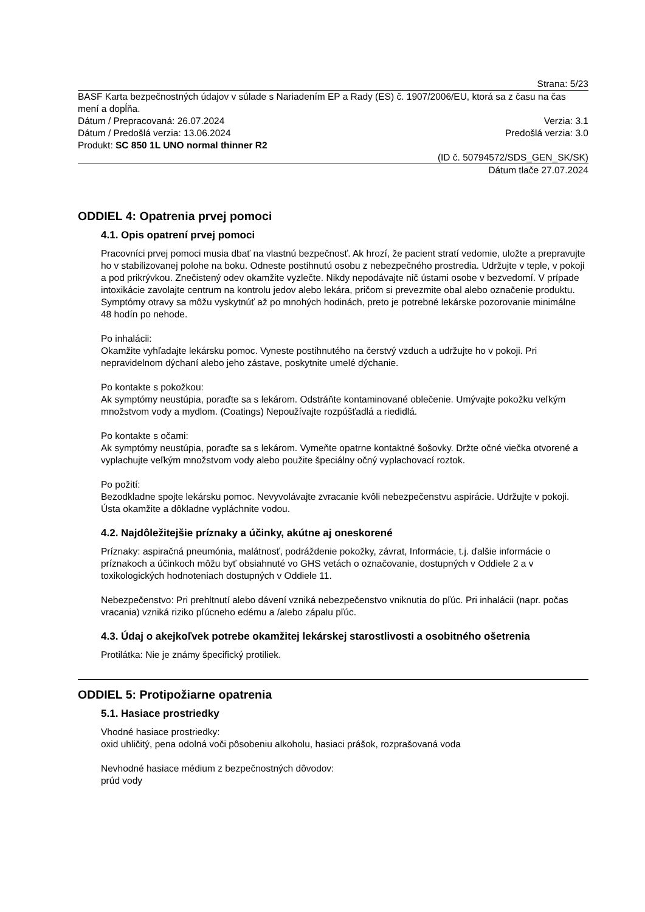Strana: 5/23
BASF Karta bezpečnostných údajov v súlade s Nariadením EP a Rady (ES) č. 1907/2006/EU, ktorá sa z času na čas mení a dopĺňa.
Dátum / Prepracovaná: 26.07.2024 Verzia: 3.1
Dátum / Predošlá verzia: 13.06.2024 Predošlá verzia: 3.0
Produkt: SC 850 1L UNO normal thinner R2
(ID č. 50794572/SDS_GEN_SK/SK)
Dátum tlače 27.07.2024
ODDIEL 4: Opatrenia prvej pomoci
4.1. Opis opatrení prvej pomoci
Pracovníci prvej pomoci musia dbať na vlastnú bezpečnosť. Ak hrozí, že pacient stratí vedomie, uložte a prepravujte ho v stabilizovanej polohe na boku. Odneste postihnutú osobu z nebezpečného prostredia. Udržujte v teple, v pokoji a pod prikrývkou. Znečistený odev okamžite vyzlečte. Nikdy nepodávajte nič ústami osobe v bezvedomí. V prípade intoxikácie zavolajte centrum na kontrolu jedov alebo lekára, pričom si prevezmite obal alebo označenie produktu. Symptómy otravy sa môžu vyskytnúť až po mnohých hodinách, preto je potrebné lekárske pozorovanie minimálne 48 hodín po nehode.
Po inhalácii:
Okamžite vyhľadajte lekársku pomoc. Vyneste postihnutého na čerstvý vzduch a udržujte ho v pokoji. Pri nepravidelnom dýchaní alebo jeho zástave, poskytnite umelé dýchanie.
Po kontakte s pokožkou:
Ak symptómy neustúpia, poraďte sa s lekárom. Odstráňte kontaminované oblečenie. Umývajte pokožku veľkým množstvom vody a mydlom. (Coatings) Nepoužívajte rozpúšťadlá a riedidlá.
Po kontakte s očami:
Ak symptómy neustúpia, poraďte sa s lekárom. Vymeňte opatrne kontaktné šošovky. Držte očné viečka otvorené a vyplachujte veľkým množstvom vody alebo použite špeciálny očný vyplachovací roztok.
Po požití:
Bezodkladne spojte lekársku pomoc. Nevyvolávajte zvracanie kvôli nebezpečenstvu aspirácie. Udržujte v pokoji. Ústa okamžite a dôkladne vypláchnite vodou.
4.2. Najdôležitejšie príznaky a účinky, akútne aj oneskorené
Príznaky: aspiračná pneumónia, malátnosť, podráždenie pokožky, závrat, Informácie, t.j. ďalšie informácie o príznakoch a účinkoch môžu byť obsiahnuté vo GHS vetách o označovanie, dostupných v Oddiele 2 a v toxikologických hodnoteniach dostupných v Oddiele 11.
Nebezpečenstvo: Pri prehltnutí alebo dávení vzniká nebezpečenstvo vniknutia do pľúc. Pri inhalácii (napr. počas vracania) vzniká riziko pľúcneho edému a /alebo zápalu pľúc.
4.3. Údaj o akejkoľvek potrebe okamžitej lekárskej starostlivosti a osobitného ošetrenia
Protilátka: Nie je známy špecifický protiliek.
ODDIEL 5: Protipožiarne opatrenia
5.1. Hasiace prostriedky
Vhodné hasiace prostriedky:
oxid uhličitý, pena odolná voči pôsobeniu alkoholu, hasiaci prášok, rozprašovaná voda
Nevhodné hasiace médium z bezpečnostných dôvodov:
prúd vody